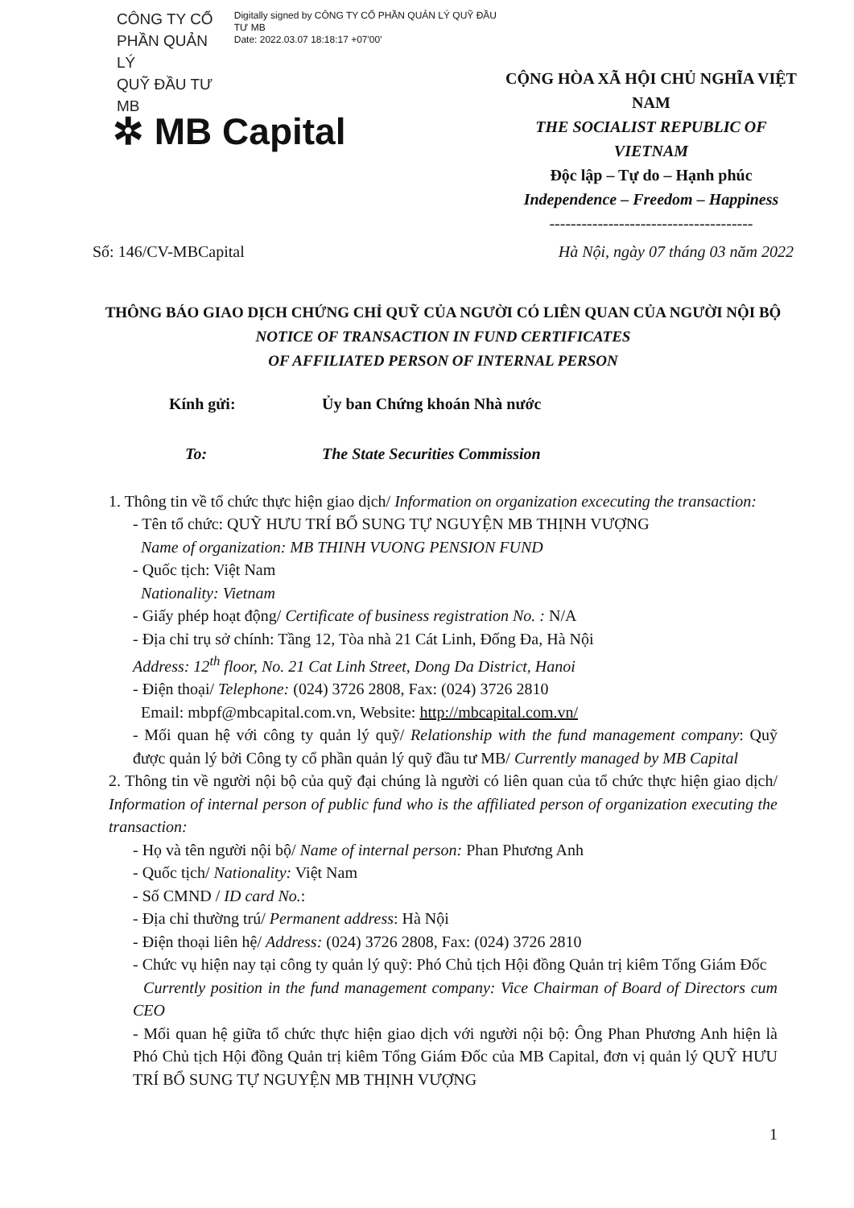CÔNG TY CỔ
PHẦN QUẢN LÝ
QUỸ ĐẦU TƯ MB
Digitally signed by CÔNG TY CỔ PHẦN QUẢN LÝ QUỸ ĐẦU TƯ MB
Date: 2022.03.07 18:18:17 +07'00'
✲ MB Capital
CỘNG HÒA XÃ HỘI CHỦ NGHĨA VIỆT NAM
THE SOCIALIST REPUBLIC OF VIETNAM
Độc lập – Tự do – Hạnh phúc
Independence – Freedom – Happiness
--------------------------------------
Số: 146/CV-MBCapital Hà Nội, ngày 07 tháng 03 năm 2022
THÔNG BÁO GIAO DỊCH CHỨNG CHỈ QUỸ CỦA NGƯỜI CÓ LIÊN QUAN CỦA NGƯỜI NỘI BỘ
NOTICE OF TRANSACTION IN FUND CERTIFICATES
OF AFFILIATED PERSON OF INTERNAL PERSON
Kính gửi: Ủy ban Chứng khoán Nhà nước
To: The State Securities Commission
1. Thông tin về tổ chức thực hiện giao dịch/ Information on organization excecuting the transaction:
- Tên tổ chức: QUỸ HƯU TRÍ BỔ SUNG TỰ NGUYỆN MB THỊNH VƯỢNG
Name of organization: MB THINH VUONG PENSION FUND
- Quốc tịch: Việt Nam
Nationality: Vietnam
- Giấy phép hoạt động/ Certificate of business registration No. : N/A
- Địa chỉ trụ sở chính: Tầng 12, Tòa nhà 21 Cát Linh, Đống Đa, Hà Nội
Address: 12<sup>th</sup> floor, No. 21 Cat Linh Street, Dong Da District, Hanoi
- Điện thoại/ Telephone: (024) 3726 2808, Fax: (024) 3726 2810
Email: mbpf@mbcapital.com.vn, Website: http://mbcapital.com.vn/
- Mối quan hệ với công ty quản lý quỹ/ Relationship with the fund management company: Quỹ được quản lý bởi Công ty cổ phần quản lý quỹ đầu tư MB/ Currently managed by MB Capital
2. Thông tin về người nội bộ của quỹ đại chúng là người có liên quan của tổ chức thực hiện giao dịch/ Information of internal person of public fund who is the affiliated person of organization executing the transaction:
- Họ và tên người nội bộ/ Name of internal person: Phan Phương Anh
- Quốc tịch/ Nationality: Việt Nam
- Số CMND / ID card No.:
- Địa chỉ thường trú/ Permanent address: Hà Nội
- Điện thoại liên hệ/ Address: (024) 3726 2808, Fax: (024) 3726 2810
- Chức vụ hiện nay tại công ty quản lý quỹ: Phó Chủ tịch Hội đồng Quản trị kiêm Tổng Giám Đốc
Currently position in the fund management company: Vice Chairman of Board of Directors cum CEO
- Mối quan hệ giữa tổ chức thực hiện giao dịch với người nội bộ: Ông Phan Phương Anh hiện là Phó Chủ tịch Hội đồng Quản trị kiêm Tổng Giám Đốc của MB Capital, đơn vị quản lý QUỸ HƯU TRÍ BỔ SUNG TỰ NGUYỆN MB THỊNH VƯỢNG
1